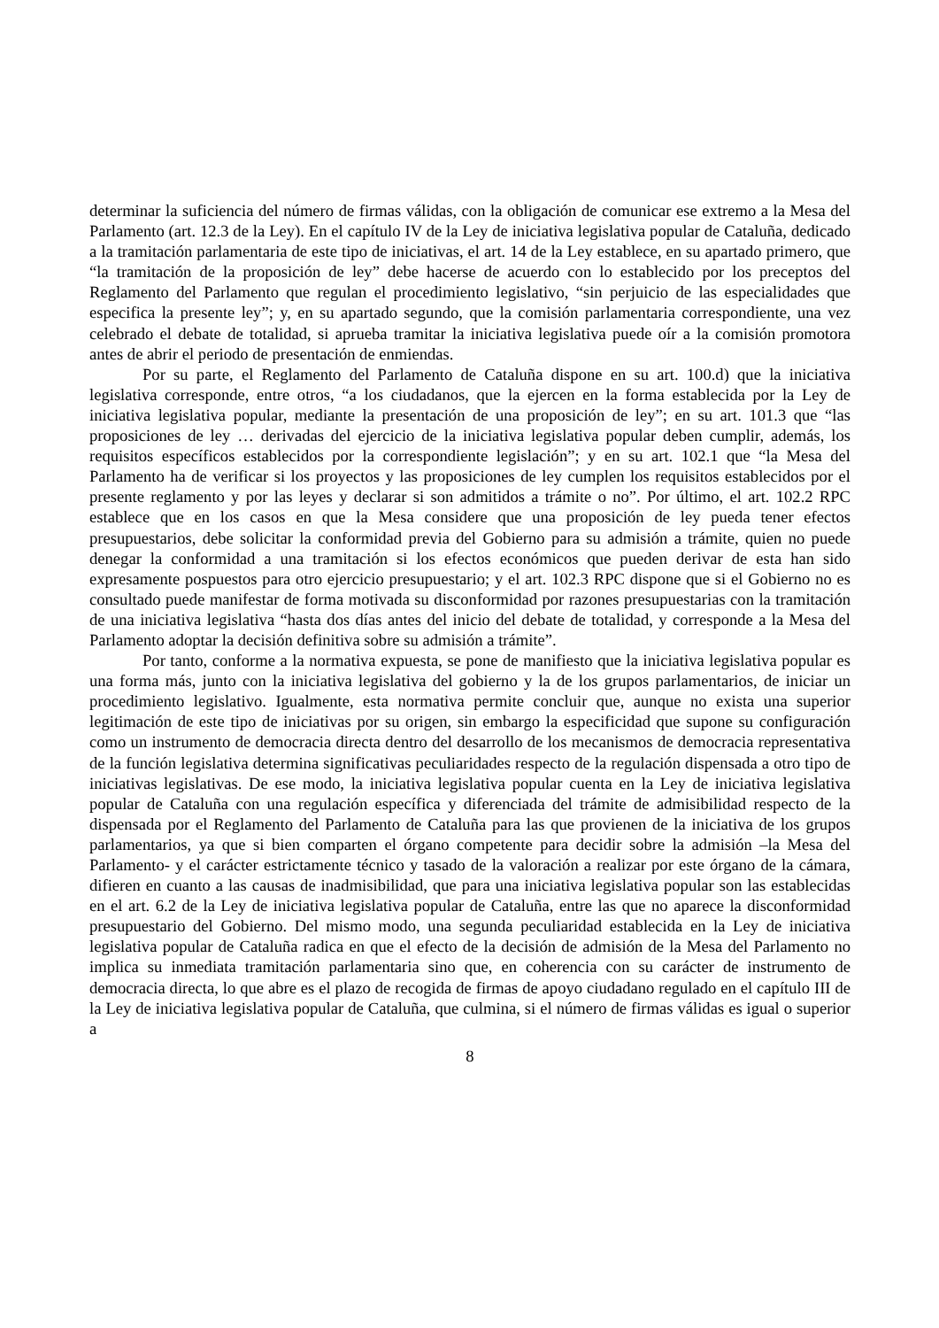determinar la suficiencia del número de firmas válidas, con la obligación de comunicar ese extremo a la Mesa del Parlamento (art. 12.3 de la Ley). En el capítulo IV de la Ley de iniciativa legislativa popular de Cataluña, dedicado a la tramitación parlamentaria de este tipo de iniciativas, el art. 14 de la Ley establece, en su apartado primero, que “la tramitación de la proposición de ley” debe hacerse de acuerdo con lo establecido por los preceptos del Reglamento del Parlamento que regulan el procedimiento legislativo, “sin perjuicio de las especialidades que especifica la presente ley”; y, en su apartado segundo, que la comisión parlamentaria correspondiente, una vez celebrado el debate de totalidad, si aprueba tramitar la iniciativa legislativa puede oír a la comisión promotora antes de abrir el periodo de presentación de enmiendas.
Por su parte, el Reglamento del Parlamento de Cataluña dispone en su art. 100.d) que la iniciativa legislativa corresponde, entre otros, “a los ciudadanos, que la ejercen en la forma establecida por la Ley de iniciativa legislativa popular, mediante la presentación de una proposición de ley”; en su art. 101.3 que “las proposiciones de ley … derivadas del ejercicio de la iniciativa legislativa popular deben cumplir, además, los requisitos específicos establecidos por la correspondiente legislación”; y en su art. 102.1 que “la Mesa del Parlamento ha de verificar si los proyectos y las proposiciones de ley cumplen los requisitos establecidos por el presente reglamento y por las leyes y declarar si son admitidos a trámite o no”. Por último, el art. 102.2 RPC establece que en los casos en que la Mesa considere que una proposición de ley pueda tener efectos presupuestarios, debe solicitar la conformidad previa del Gobierno para su admisión a trámite, quien no puede denegar la conformidad a una tramitación si los efectos económicos que pueden derivar de esta han sido expresamente pospuestos para otro ejercicio presupuestario; y el art. 102.3 RPC dispone que si el Gobierno no es consultado puede manifestar de forma motivada su disconformidad por razones presupuestarias con la tramitación de una iniciativa legislativa “hasta dos días antes del inicio del debate de totalidad, y corresponde a la Mesa del Parlamento adoptar la decisión definitiva sobre su admisión a trámite”.
Por tanto, conforme a la normativa expuesta, se pone de manifiesto que la iniciativa legislativa popular es una forma más, junto con la iniciativa legislativa del gobierno y la de los grupos parlamentarios, de iniciar un procedimiento legislativo. Igualmente, esta normativa permite concluir que, aunque no exista una superior legitimación de este tipo de iniciativas por su origen, sin embargo la especificidad que supone su configuración como un instrumento de democracia directa dentro del desarrollo de los mecanismos de democracia representativa de la función legislativa determina significativas peculiaridades respecto de la regulación dispensada a otro tipo de iniciativas legislativas. De ese modo, la iniciativa legislativa popular cuenta en la Ley de iniciativa legislativa popular de Cataluña con una regulación específica y diferenciada del trámite de admisibilidad respecto de la dispensada por el Reglamento del Parlamento de Cataluña para las que provienen de la iniciativa de los grupos parlamentarios, ya que si bien comparten el órgano competente para decidir sobre la admisión –la Mesa del Parlamento- y el carácter estrictamente técnico y tasado de la valoración a realizar por este órgano de la cámara, difieren en cuanto a las causas de inadmisibilidad, que para una iniciativa legislativa popular son las establecidas en el art. 6.2 de la Ley de iniciativa legislativa popular de Cataluña, entre las que no aparece la disconformidad presupuestario del Gobierno. Del mismo modo, una segunda peculiaridad establecida en la Ley de iniciativa legislativa popular de Cataluña radica en que el efecto de la decisión de admisión de la Mesa del Parlamento no implica su inmediata tramitación parlamentaria sino que, en coherencia con su carácter de instrumento de democracia directa, lo que abre es el plazo de recogida de firmas de apoyo ciudadano regulado en el capítulo III de la Ley de iniciativa legislativa popular de Cataluña, que culmina, si el número de firmas válidas es igual o superior a
8